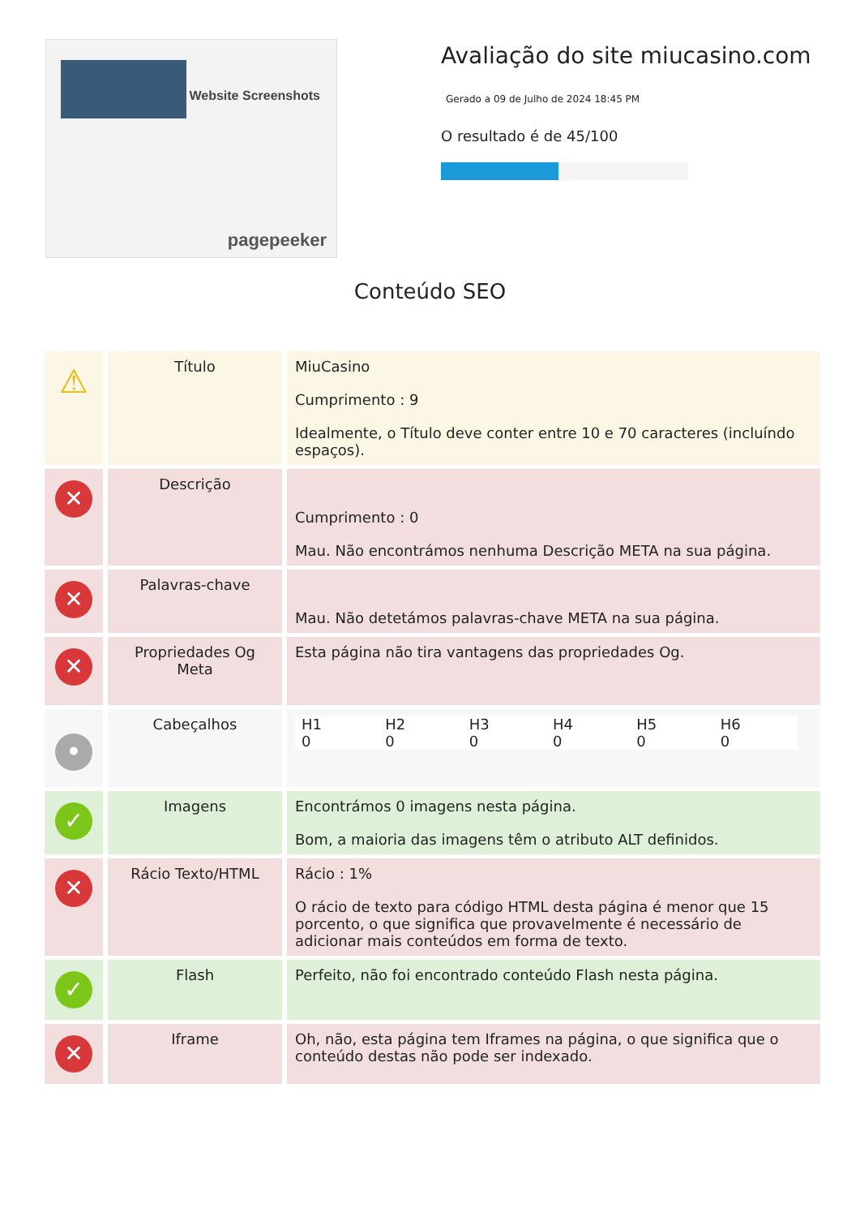Website Screenshots
pagepeeker
Avaliação do site miucasino.com
Gerado a 09 de Julho de 2024 18:45 PM
O resultado é de 45/100
Conteúdo SEO
| ⚠ | Título | MiuCasino Cumprimento : 9 Idealmente, o Título deve conter entre 10 e 70 caracteres (incluíndo espaços). |
| ✕ | Descrição | Cumprimento : 0 Mau. Não encontrámos nenhuma Descrição META na sua página. |
| ✕ | Palavras-chave | Mau. Não detetámos palavras-chave META na sua página. |
| ✕ | Propriedades Og Meta | Esta página não tira vantagens das propriedades Og. |
| • | Cabeçalhos | H1 0 H2 0 H3 0 H4 0 H5 0 H6 0 |
| ✓ | Imagens | Encontrámos 0 imagens nesta página. Bom, a maioria das imagens têm o atributo ALT definidos. |
| ✕ | Rácio Texto/HTML | Rácio : 1% O rácio de texto para código HTML desta página é menor que 15 porcento, o que significa que provavelmente é necessário de adicionar mais conteúdos em forma de texto. |
| ✓ | Flash | Perfeito, não foi encontrado conteúdo Flash nesta página. |
| ✕ | Iframe | Oh, não, esta página tem Iframes na página, o que significa que o conteúdo destas não pode ser indexado. |